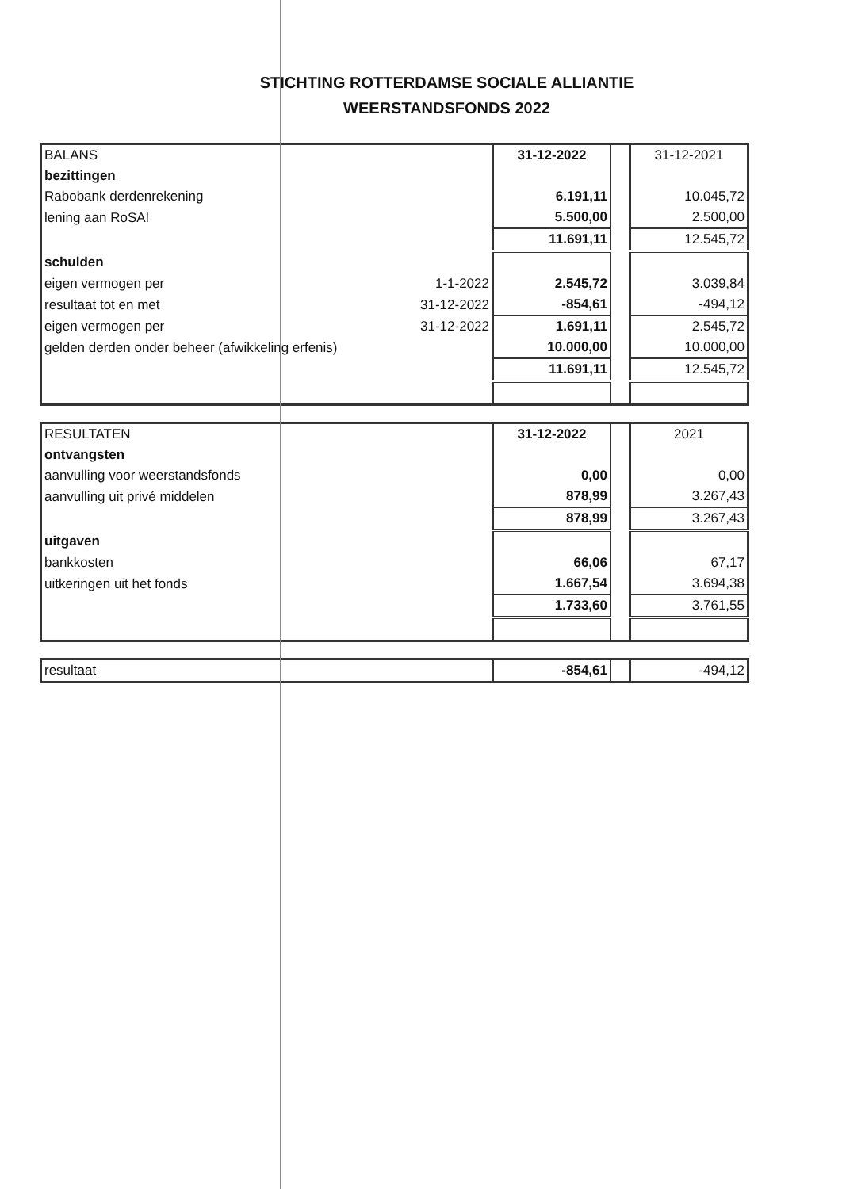STICHTING ROTTERDAMSE SOCIALE ALLIANTIE
WEERSTANDSFONDS 2022
| BALANS | | 31-12-2022 | | 31-12-2021 |
| bezittingen | | | | |
| Rabobank derdenrekening | | 6.191,11 | | 10.045,72 |
| lening aan RoSA! | | 5.500,00 | | 2.500,00 |
| | | 11.691,11 | | 12.545,72 |
| schulden | | | | |
| eigen vermogen per | 1-1-2022 | 2.545,72 | | 3.039,84 |
| resultaat tot en met | 31-12-2022 | -854,61 | | -494,12 |
| eigen vermogen per | 31-12-2022 | 1.691,11 | | 2.545,72 |
| gelden derden onder beheer (afwikkeling erfenis) | | 10.000,00 | | 10.000,00 |
| | | 11.691,11 | | 12.545,72 |
| RESULTATEN | 31-12-2022 | | 2021 |
| ontvangsten | | | |
| aanvulling voor weerstandsfonds | 0,00 | | 0,00 |
| aanvulling uit privé middelen | 878,99 | | 3.267,43 |
| | 878,99 | | 3.267,43 |
| uitgaven | | | |
| bankkosten | 66,06 | | 67,17 |
| uitkeringen uit het fonds | 1.667,54 | | 3.694,38 |
| | 1.733,60 | | 3.761,55 |
| resultaat | -854,61 | | -494,12 |